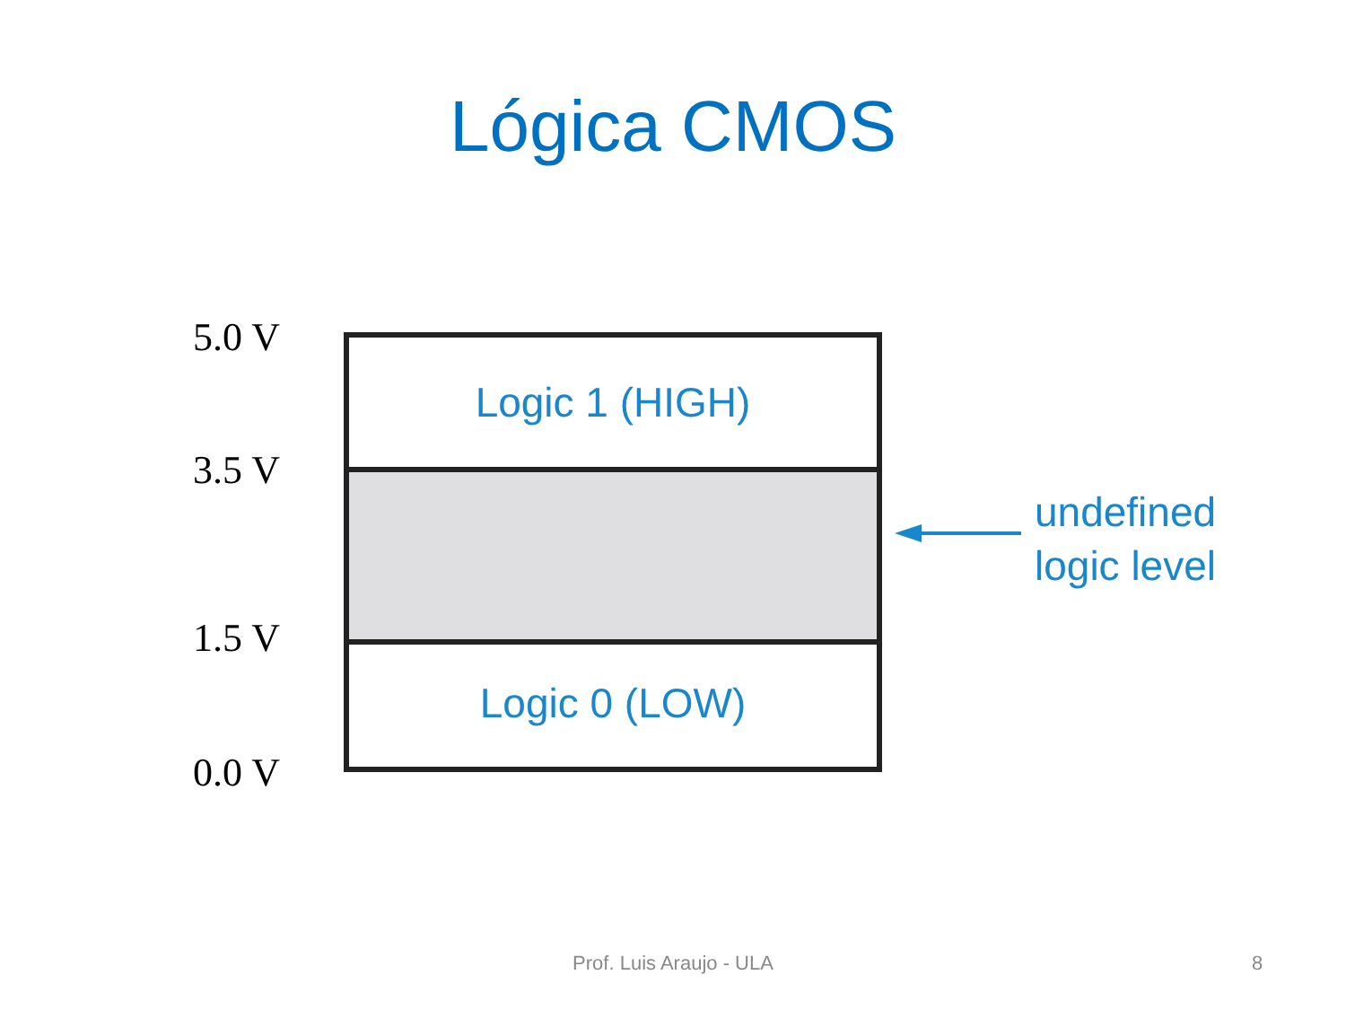Lógica CMOS
5.0 V
3.5 V
1.5 V
0.0 V
Logic 1 (HIGH)
Logic 0 (LOW)
undefined
logic level
Prof. Luis Araujo - ULA 8